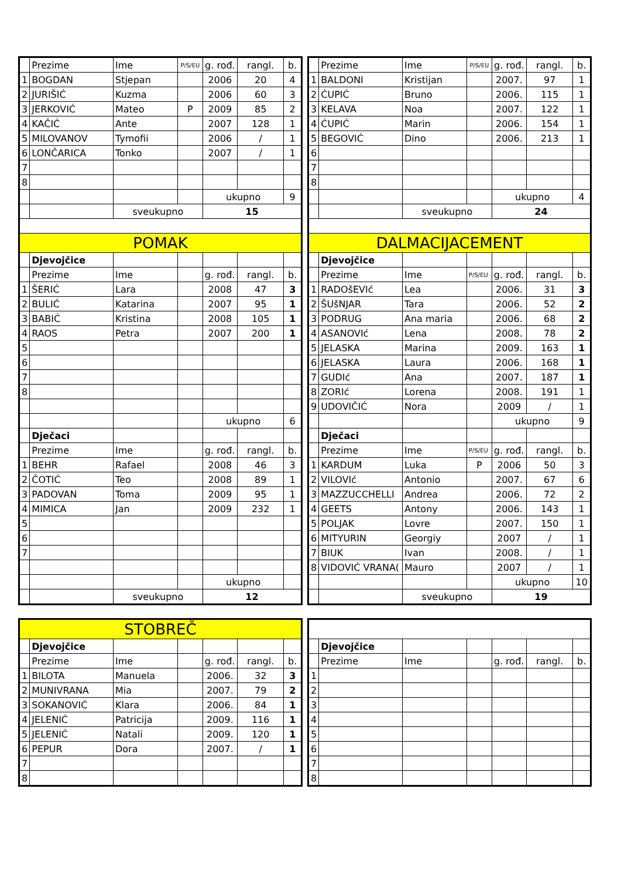| | Prezime | Ime | P/S/EU | g. rođ. | rangl. | b. |
| --- | --- | --- | --- | --- | --- | --- |
| 1 | BOGDAN | Stjepan | | 2006 | 20 | 4 |
| 2 | JURIŠIĆ | Kuzma | | 2006 | 60 | 3 |
| 3 | JERKOVIĆ | Mateo | P | 2009 | 85 | 2 |
| 4 | KAČIĆ | Ante | | 2007 | 128 | 1 |
| 5 | MILOVANOV | Tymofii | | 2006 | / | 1 |
| 6 | LONČARICA | Tonko | | 2007 | / | 1 |
| 7 | | | | | | |
| 8 | | | | | | |
| | | | | ukupno | | 9 |
| | | sveukupno | | 15 | | |
| POMAK | | | | | | |
| | Djevojčice | | | | | |
| | Prezime | Ime | | g. rođ. | rangl. | b. |
| 1 | ŠERIĆ | Lara | | 2008 | 47 | 3 |
| 2 | BULIĆ | Katarina | | 2007 | 95 | 1 |
| 3 | BABIĆ | Kristina | | 2008 | 105 | 1 |
| 4 | RAOS | Petra | | 2007 | 200 | 1 |
| 5 | | | | | | |
| 6 | | | | | | |
| 7 | | | | | | |
| 8 | | | | | | |
| | | | | ukupno | | 6 |
| | Dječaci | | | | | |
| | Prezime | Ime | | g. rođ. | rangl. | b. |
| 1 | BEHR | Rafael | | 2008 | 46 | 3 |
| 2 | ČOTIĆ | Teo | | 2008 | 89 | 1 |
| 3 | PADOVAN | Toma | | 2009 | 95 | 1 |
| 4 | MIMICA | Jan | | 2009 | 232 | 1 |
| 5 | | | | | | |
| 6 | | | | | | |
| 7 | | | | | | |
| | | | | ukupno | | |
| | | sveukupno | | 12 | | |
| | Prezime | Ime | P/S/EU | g. rođ. | rangl. | b. |
| --- | --- | --- | --- | --- | --- | --- |
| 1 | BALDONI | Kristijan | | 2007. | 97 | 1 |
| 2 | ĆUPIĆ | Bruno | | 2006. | 115 | 1 |
| 3 | KELAVA | Noa | | 2007. | 122 | 1 |
| 4 | ĆUPIĆ | Marin | | 2006. | 154 | 1 |
| 5 | BEGOVIĆ | Dino | | 2006. | 213 | 1 |
| 6 | | | | | | |
| 7 | | | | | | |
| 8 | | | | | | |
| | | | | ukupno | | 4 |
| | | sveukupno | | 24 | | |
| DALMACIJACEMENT | | | | | | |
| | Djevojčice | | | | | |
| | Prezime | Ime | P/S/EU | g. rođ. | rangl. | b. |
| 1 | RADOšEVIć | Lea | | 2006. | 31 | 3 |
| 2 | ŠUšNJAR | Tara | | 2006. | 52 | 2 |
| 3 | PODRUG | Ana maria | | 2006. | 68 | 2 |
| 4 | ASANOVIć | Lena | | 2008. | 78 | 2 |
| 5 | JELASKA | Marina | | 2009. | 163 | 1 |
| 6 | JELASKA | Laura | | 2006. | 168 | 1 |
| 7 | GUDIć | Ana | | 2007. | 187 | 1 |
| 8 | ZORIć | Lorena | | 2008. | 191 | 1 |
| 9 | UDOVIČIĆ | Nora | | 2009 | / | 1 |
| | | | | ukupno | | 9 |
| | Dječaci | | | | | |
| | Prezime | Ime | P/S/EU | g. rođ. | rangl. | b. |
| 1 | KARDUM | Luka | P | 2006 | 50 | 3 |
| 2 | VILOVIć | Antonio | | 2007. | 67 | 6 |
| 3 | MAZZUCCHELLI | Andrea | | 2006. | 72 | 2 |
| 4 | GEETS | Antony | | 2006. | 143 | 1 |
| 5 | POLJAK | Lovre | | 2007. | 150 | 1 |
| 6 | MITYURIN | Georgiy | | 2007 | / | 1 |
| 7 | BIUK | Ivan | | 2008. | / | 1 |
| 8 | VIDOVIĆ VRANA( | Mauro | | 2007 | / | 1 |
| | | | | ukupno | | 10 |
| | | sveukupno | | 19 | | |
| STOBREČ | | | | | | |
| | Djevojčice | | | | | |
| | Prezime | Ime | | g. rođ. | rangl. | b. |
| 1 | BILOTA | Manuela | | 2006. | 32 | 3 |
| 2 | MUNIVRANA | Mia | | 2007. | 79 | 2 |
| 3 | SOKANOVIĆ | Klara | | 2006. | 84 | 1 |
| 4 | JELENIĆ | Patricija | | 2009. | 116 | 1 |
| 5 | JELENIĆ | Natali | | 2009. | 120 | 1 |
| 6 | PEPUR | Dora | | 2007. | / | 1 |
| 7 | | | | | | |
| 8 | | | | | | |
| | Djevojčice | | | | | |
| | Prezime | Ime | | g. rođ. | rangl. | b. |
| 1 | | | | | | |
| 2 | | | | | | |
| 3 | | | | | | |
| 4 | | | | | | |
| 5 | | | | | | |
| 6 | | | | | | |
| 7 | | | | | | |
| 8 | | | | | | |